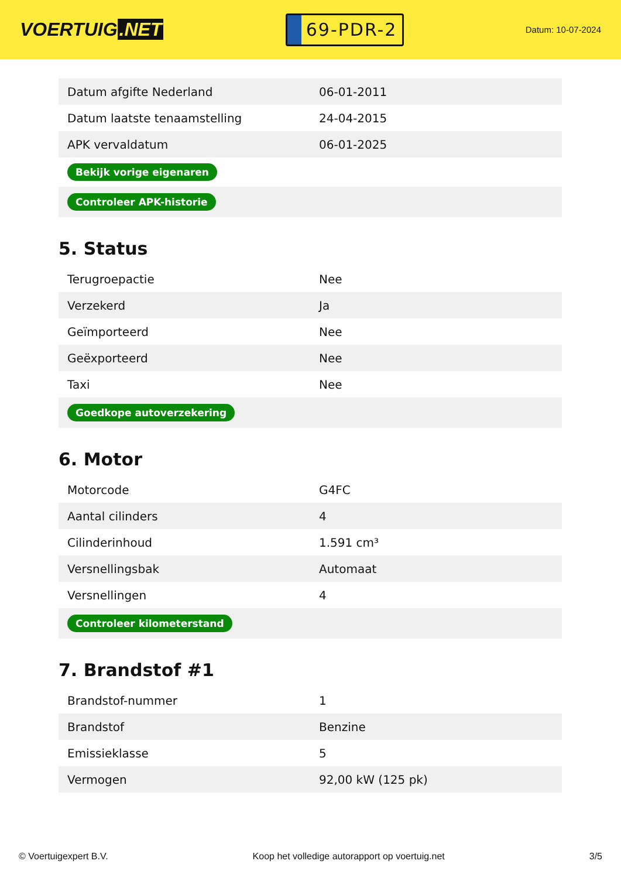VOERTUIG.NET
69-PDR-2
Datum: 10-07-2024
| Datum afgifte Nederland | 06-01-2011 |
| Datum laatste tenaamstelling | 24-04-2015 |
| APK vervaldatum | 06-01-2025 |
| Bekijk vorige eigenaren | |
| Controleer APK-historie | |
5. Status
| Terugroepactie | Nee |
| Verzekerd | Ja |
| Geïmporteerd | Nee |
| Geëxporteerd | Nee |
| Taxi | Nee |
| Goedkope autoverzekering | |
6. Motor
| Motorcode | G4FC |
| Aantal cilinders | 4 |
| Cilinderinhoud | 1.591 cm³ |
| Versnellingsbak | Automaat |
| Versnellingen | 4 |
| Controleer kilometerstand | |
7. Brandstof #1
| Brandstof-nummer | 1 |
| Brandstof | Benzine |
| Emissieklasse | 5 |
| Vermogen | 92,00 kW (125 pk) |
© Voertuigexpert B.V. Koop het volledige autorapport op voertuig.net 3/5